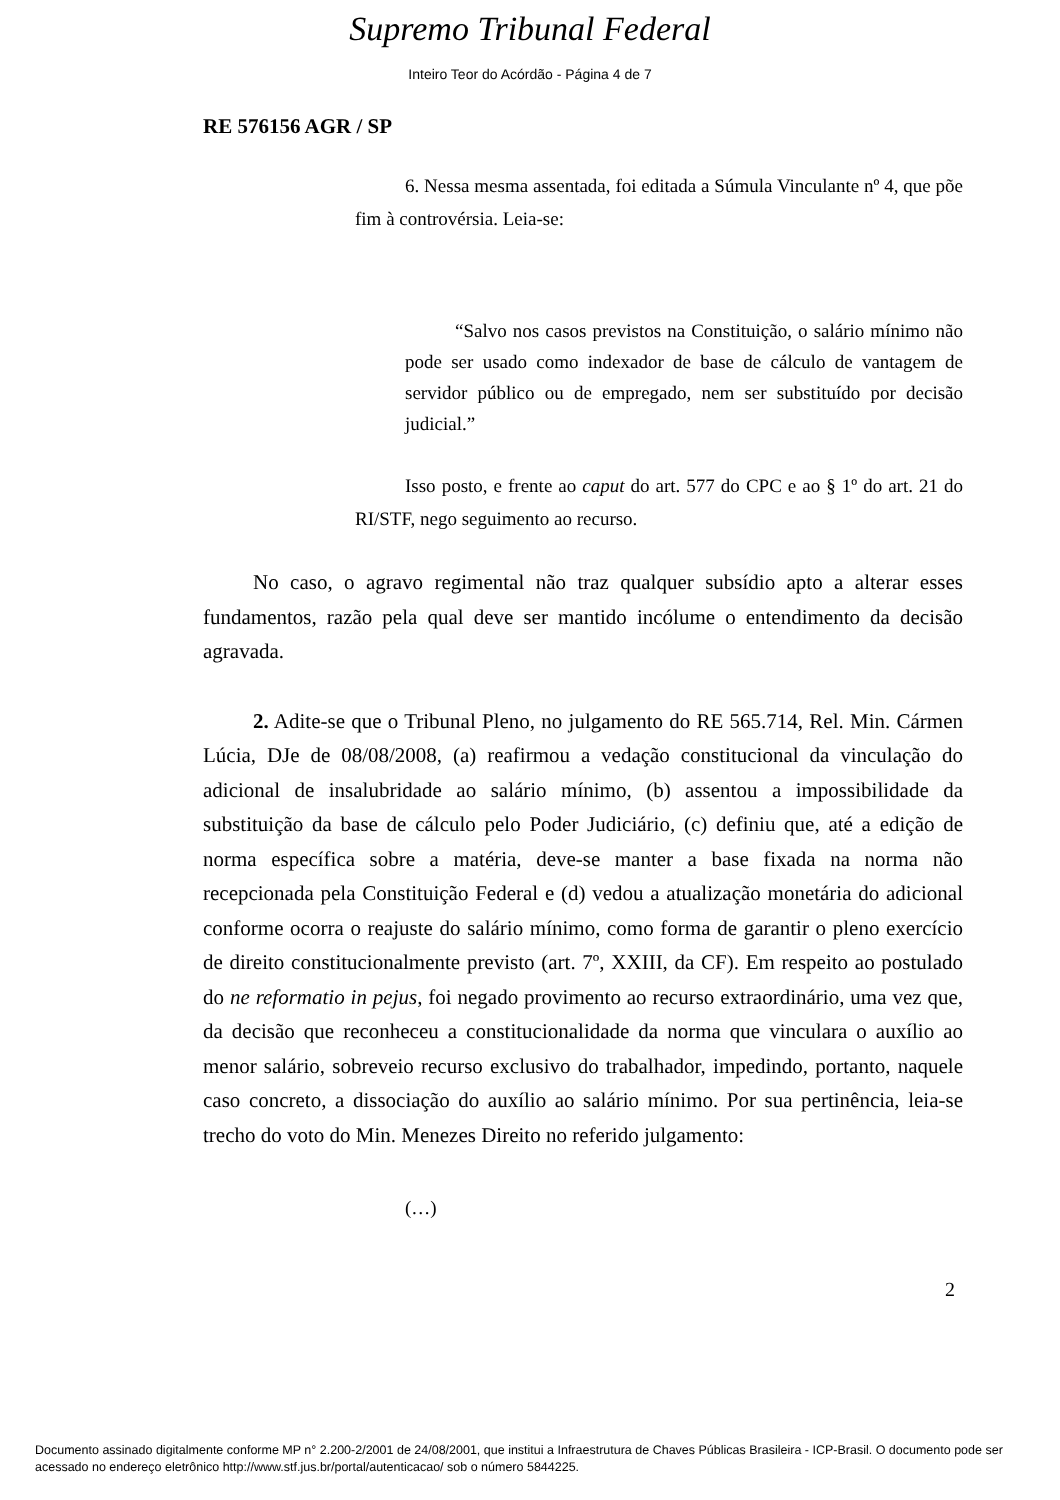Supremo Tribunal Federal
Inteiro Teor do Acórdão - Página 4 de 7
RE 576156 AGR / SP
6. Nessa mesma assentada, foi editada a Súmula Vinculante nº 4, que põe fim à controvérsia. Leia-se:
“Salvo nos casos previstos na Constituição, o salário mínimo não pode ser usado como indexador de base de cálculo de vantagem de servidor público ou de empregado, nem ser substituído por decisão judicial.”
Isso posto, e frente ao caput do art. 577 do CPC e ao § 1º do art. 21 do RI/STF, nego seguimento ao recurso.
No caso, o agravo regimental não traz qualquer subsídio apto a alterar esses fundamentos, razão pela qual deve ser mantido incólume o entendimento da decisão agravada.
2. Adite-se que o Tribunal Pleno, no julgamento do RE 565.714, Rel. Min. Cármen Lúcia, DJe de 08/08/2008, (a) reafirmou a vedação constitucional da vinculação do adicional de insalubridade ao salário mínimo, (b) assentou a impossibilidade da substituição da base de cálculo pelo Poder Judiciário, (c) definiu que, até a edição de norma específica sobre a matéria, deve-se manter a base fixada na norma não recepcionada pela Constituição Federal e (d) vedou a atualização monetária do adicional conforme ocorra o reajuste do salário mínimo, como forma de garantir o pleno exercício de direito constitucionalmente previsto (art. 7º, XXIII, da CF). Em respeito ao postulado do ne reformatio in pejus, foi negado provimento ao recurso extraordinário, uma vez que, da decisão que reconheceu a constitucionalidade da norma que vinculara o auxílio ao menor salário, sobreveio recurso exclusivo do trabalhador, impedindo, portanto, naquele caso concreto, a dissociação do auxílio ao salário mínimo. Por sua pertinência, leia-se trecho do voto do Min. Menezes Direito no referido julgamento:
(…)
2
Documento assinado digitalmente conforme MP n° 2.200-2/2001 de 24/08/2001, que institui a Infraestrutura de Chaves Públicas Brasileira - ICP-Brasil. O documento pode ser acessado no endereço eletrônico http://www.stf.jus.br/portal/autenticacao/ sob o número 5844225.